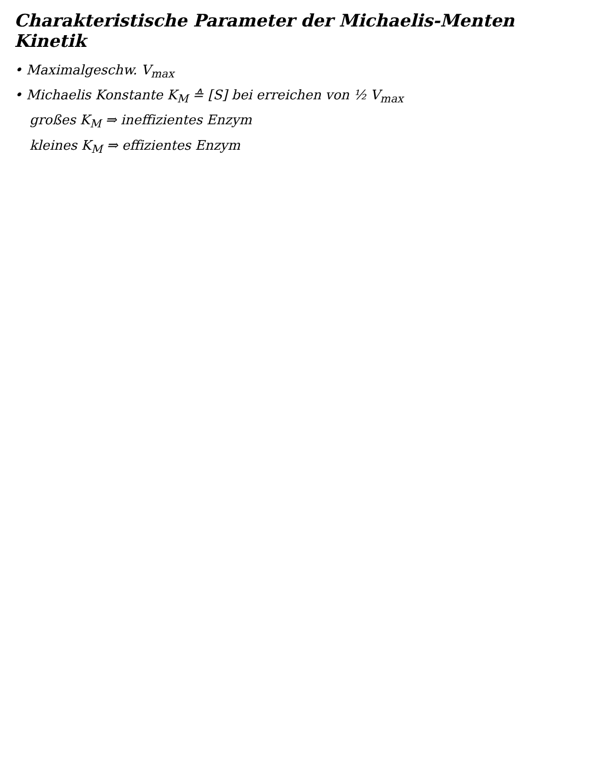Charakteristische Parameter der Michaelis-Menten Kinetik
• Maximalgeschw. V<sub>max</sub>
• Michaelis Konstante K<sub>M</sub> ≙ [S] bei erreichen von ½ V<sub>max</sub>
großes K<sub>M</sub> ⇒ ineffizientes Enzym
kleines K<sub>M</sub> ⇒ effizientes Enzym